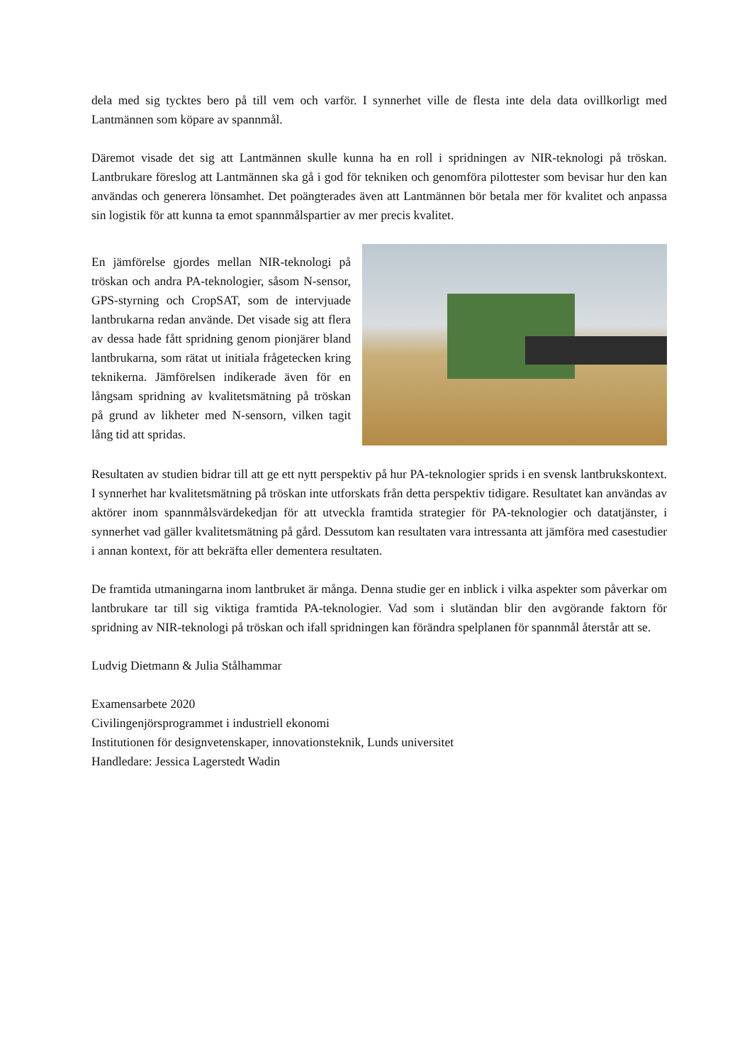dela med sig tycktes bero på till vem och varför. I synnerhet ville de flesta inte dela data ovillkorligt med Lantmännen som köpare av spannmål.
Däremot visade det sig att Lantmännen skulle kunna ha en roll i spridningen av NIR-teknologi på tröskan. Lantbrukare föreslog att Lantmännen ska gå i god för tekniken och genomföra pilottester som bevisar hur den kan användas och generera lönsamhet. Det poängterades även att Lantmännen bör betala mer för kvalitet och anpassa sin logistik för att kunna ta emot spannmålspartier av mer precis kvalitet.
En jämförelse gjordes mellan NIR-teknologi på tröskan och andra PA-teknologier, såsom N-sensor, GPS-styrning och CropSAT, som de intervjuade lantbrukarna redan använde. Det visade sig att flera av dessa hade fått spridning genom pionjärer bland lantbrukarna, som rätat ut initiala frågetecken kring teknikerna. Jämförelsen indikerade även för en långsam spridning av kvalitetsmätning på tröskan på grund av likheter med N-sensorn, vilken tagit lång tid att spridas.
Resultaten av studien bidrar till att ge ett nytt perspektiv på hur PA-teknologier sprids i en svensk lantbrukskontext. I synnerhet har kvalitetsmätning på tröskan inte utforskats från detta perspektiv tidigare. Resultatet kan användas av aktörer inom spannmålsvärdekedjan för att utveckla framtida strategier för PA-teknologier och datatjänster, i synnerhet vad gäller kvalitetsmätning på gård. Dessutom kan resultaten vara intressanta att jämföra med casestudier i annan kontext, för att bekräfta eller dementera resultaten.
De framtida utmaningarna inom lantbruket är många. Denna studie ger en inblick i vilka aspekter som påverkar om lantbrukare tar till sig viktiga framtida PA-teknologier. Vad som i slutändan blir den avgörande faktorn för spridning av NIR-teknologi på tröskan och ifall spridningen kan förändra spelplanen för spannmål återstår att se.
Ludvig Dietmann & Julia Stålhammar
Examensarbete 2020
Civilingenjörsprogrammet i industriell ekonomi
Institutionen för designvetenskaper, innovationsteknik, Lunds universitet
Handledare: Jessica Lagerstedt Wadin